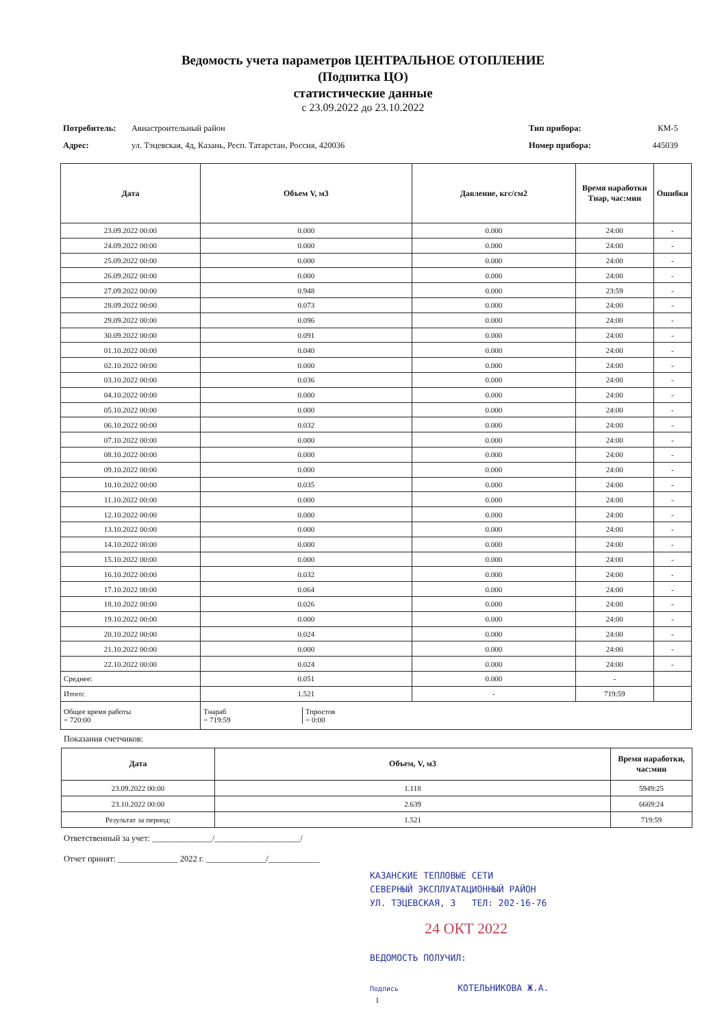Ведомость учета параметров ЦЕНТРАЛЬНОЕ ОТОПЛЕНИЕ
(Подпитка ЦО)
статистические данные
с 23.09.2022 до 23.10.2022
Потребитель: Авиастроительный район Тип прибора: КМ-5 Адрес: ул. Тэцевская, 4д, Казань, Респ. Татарстан, Россия, 420036 Номер прибора: 445039
| Дата | Объем V, м3 | Давление, кгс/см2 | Время наработки Тнар, час:мин | Ошибки |
| --- | --- | --- | --- | --- |
| 23.09.2022 00:00 | 0.000 | 0.000 | 24:00 | - |
| 24.09.2022 00:00 | 0.000 | 0.000 | 24:00 | - |
| 25.09.2022 00:00 | 0.000 | 0.000 | 24:00 | - |
| 26.09.2022 00:00 | 0.000 | 0.000 | 24:00 | - |
| 27.09.2022 00:00 | 0.948 | 0.000 | 23:59 | - |
| 28.09.2022 00:00 | 0.073 | 0.000 | 24:00 | - |
| 29.09.2022 00:00 | 0.096 | 0.000 | 24:00 | - |
| 30.09.2022 00:00 | 0.091 | 0.000 | 24:00 | - |
| 01.10.2022 00:00 | 0.040 | 0.000 | 24:00 | - |
| 02.10.2022 00:00 | 0.000 | 0.000 | 24:00 | - |
| 03.10.2022 00:00 | 0.036 | 0.000 | 24:00 | - |
| 04.10.2022 00:00 | 0.000 | 0.000 | 24:00 | - |
| 05.10.2022 00:00 | 0.000 | 0.000 | 24:00 | - |
| 06.10.2022 00:00 | 0.032 | 0.000 | 24:00 | - |
| 07.10.2022 00:00 | 0.000 | 0.000 | 24:00 | - |
| 08.10.2022 00:00 | 0.000 | 0.000 | 24:00 | - |
| 09.10.2022 00:00 | 0.000 | 0.000 | 24:00 | - |
| 10.10.2022 00:00 | 0.035 | 0.000 | 24:00 | - |
| 11.10.2022 00:00 | 0.000 | 0.000 | 24:00 | - |
| 12.10.2022 00:00 | 0.000 | 0.000 | 24:00 | - |
| 13.10.2022 00:00 | 0.000 | 0.000 | 24:00 | - |
| 14.10.2022 00:00 | 0.000 | 0.000 | 24:00 | - |
| 15.10.2022 00:00 | 0.000 | 0.000 | 24:00 | - |
| 16.10.2022 00:00 | 0.032 | 0.000 | 24:00 | - |
| 17.10.2022 00:00 | 0.064 | 0.000 | 24:00 | - |
| 18.10.2022 00:00 | 0.026 | 0.000 | 24:00 | - |
| 19.10.2022 00:00 | 0.000 | 0.000 | 24:00 | - |
| 20.10.2022 00:00 | 0.024 | 0.000 | 24:00 | - |
| 21.10.2022 00:00 | 0.000 | 0.000 | 24:00 | - |
| 22.10.2022 00:00 | 0.024 | 0.000 | 24:00 | - |
| Среднее: | 0.051 | 0.000 | - | |
| Итого: | 1.521 | - | 719:59 | |
| Общее время работы = 720:00 | / Тнараб = 719:59 / Тпростоя = 0:00 / | | | |
Показания счетчиков:
| Дата | Объем, V, м3 | Время наработки, час:мин |
| --- | --- | --- |
| 23.09.2022 00:00 | 1.118 | 5949:25 |
| 23.10.2022 00:00 | 2.639 | 6669:24 |
| Результат за период: | 1.521 | 719:59 |
Ответственный за учет: ______________/____________________/
Отчет принят: ______________ 2022 г. ______________/____________
КАЗАНСКИЕ ТЕПЛОВЫЕ СЕТИ
СЕВЕРНЫЙ ЭКСПЛУАТАЦИОННЫЙ РАЙОН
УЛ. ТЭЦЕВСКАЯ, 3 ТЕЛ: 202-16-76
24 ОКТ 2022
ВЕДОМОСТЬ ПОЛУЧИЛ:
Подпись КОТЕЛЬНИКОВА Ж.А.
1